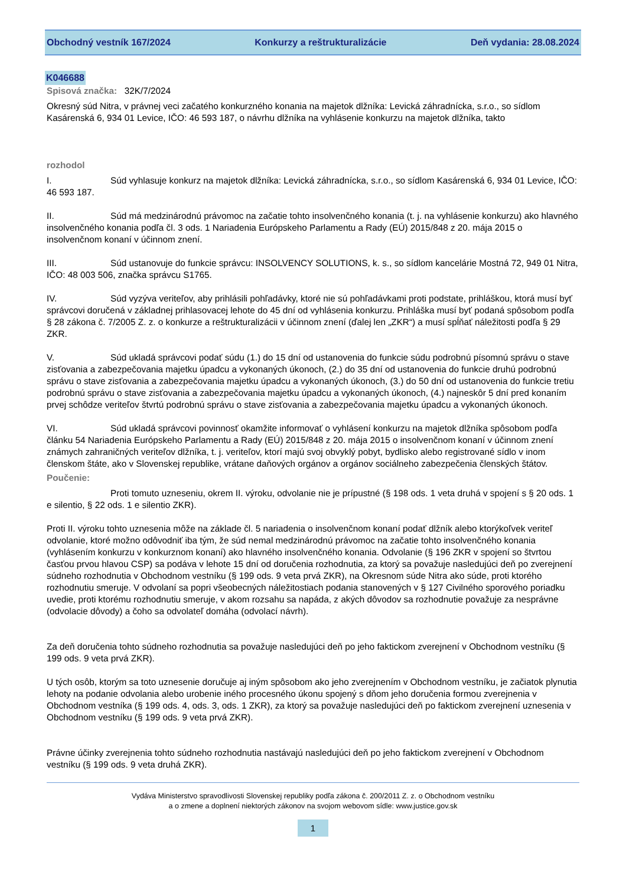Obchodný vestník 167/2024 Konkurzy a reštrukturalizácie Deň vydania: 28.08.2024
K046688
Spisová značka: 32K/7/2024
Okresný súd Nitra, v právnej veci začatého konkurzného konania na majetok dlžníka: Levická záhradnícka, s.r.o., so sídlom Kasárenská 6, 934 01 Levice, IČO: 46 593 187, o návrhu dlžníka na vyhlásenie konkurzu na majetok dlžníka, takto
rozhodol
I. Súd vyhlasuje konkurz na majetok dlžníka: Levická záhradnícka, s.r.o., so sídlom Kasárenská 6, 934 01 Levice, IČO: 46 593 187.
II. Súd má medzinárodnú právomoc na začatie tohto insolvenčného konania (t. j. na vyhlásenie konkurzu) ako hlavného insolvenčného konania podľa čl. 3 ods. 1 Nariadenia Európskeho Parlamentu a Rady (EÚ) 2015/848 z 20. mája 2015 o insolvenčnom konaní v účinnom znení.
III. Súd ustanovuje do funkcie správcu: INSOLVENCY SOLUTIONS, k. s., so sídlom kancelárie Mostná 72, 949 01 Nitra, IČO: 48 003 506, značka správcu S1765.
IV. Súd vyzýva veriteľov, aby prihlásili pohľadávky, ktoré nie sú pohľadávkami proti podstate, prihláškou, ktorá musí byť správcovi doručená v základnej prihlasovacej lehote do 45 dní od vyhlásenia konkurzu. Prihláška musí byť podaná spôsobom podľa § 28 zákona č. 7/2005 Z. z. o konkurze a reštrukturalizácii v účinnom znení (ďalej len „ZKR“) a musí spĺňať náležitosti podľa § 29 ZKR.
V. Súd ukladá správcovi podať súdu (1.) do 15 dní od ustanovenia do funkcie súdu podrobnú písomnú správu o stave zisťovania a zabezpečovania majetku úpadcu a vykonaných úkonoch, (2.) do 35 dní od ustanovenia do funkcie druhú podrobnú správu o stave zisťovania a zabezpečovania majetku úpadcu a vykonaných úkonoch, (3.) do 50 dní od ustanovenia do funkcie tretiu podrobnú správu o stave zisťovania a zabezpečovania majetku úpadcu a vykonaných úkonoch, (4.) najneskôr 5 dní pred konaním prvej schôdze veriteľov štvrtú podrobnú správu o stave zisťovania a zabezpečovania majetku úpadcu a vykonaných úkonoch.
VI. Súd ukladá správcovi povinnosť okamžite informovať o vyhlásení konkurzu na majetok dlžníka spôsobom podľa článku 54 Nariadenia Európskeho Parlamentu a Rady (EÚ) 2015/848 z 20. mája 2015 o insolvenčnom konaní v účinnom znení známych zahraničných veriteľov dlžníka, t. j. veriteľov, ktorí majú svoj obvyklý pobyt, bydlisko alebo registrované sídlo v inom členskom štáte, ako v Slovenskej republike, vrátane daňových orgánov a orgánov sociálneho zabezpečenia členských štátov.
Poučenie:
Proti tomuto uzneseniu, okrem II. výroku, odvolanie nie je prípustné (§ 198 ods. 1 veta druhá v spojení s § 20 ods. 1 e silentio, § 22 ods. 1 e silentio ZKR).
Proti II. výroku tohto uznesenia môže na základe čl. 5 nariadenia o insolvenčnom konaní podať dlžník alebo ktorýkoľvek veriteľ odvolanie, ktoré možno odôvodniť iba tým, že súd nemal medzinárodnú právomoc na začatie tohto insolvenčného konania (vyhlásením konkurzu v konkurznom konaní) ako hlavného insolvenčného konania. Odvolanie (§ 196 ZKR v spojení so štvrtou časťou prvou hlavou CSP) sa podáva v lehote 15 dní od doručenia rozhodnutia, za ktorý sa považuje nasledujúci deň po zverejnení súdneho rozhodnutia v Obchodnom vestníku (§ 199 ods. 9 veta prvá ZKR), na Okresnom súde Nitra ako súde, proti ktorého rozhodnutiu smeruje. V odvolaní sa popri všeobecných náležitostiach podania stanovených v § 127 Civilného sporového poriadku uvedie, proti ktorému rozhodnutiu smeruje, v akom rozsahu sa napáda, z akých dôvodov sa rozhodnutie považuje za nesprávne (odvolacie dôvody) a čoho sa odvolateľ domáha (odvolací návrh).
Za deň doručenia tohto súdneho rozhodnutia sa považuje nasledujúci deň po jeho faktickom zverejnení v Obchodnom vestníku (§ 199 ods. 9 veta prvá ZKR).
U tých osôb, ktorým sa toto uznesenie doručuje aj iným spôsobom ako jeho zverejnením v Obchodnom vestníku, je začiatok plynutia lehoty na podanie odvolania alebo urobenie iného procesného úkonu spojený s dňom jeho doručenia formou zverejnenia v Obchodnom vestníka (§ 199 ods. 4, ods. 3, ods. 1 ZKR), za ktorý sa považuje nasledujúci deň po faktickom zverejnení uznesenia v Obchodnom vestníku (§ 199 ods. 9 veta prvá ZKR).
Právne účinky zverejnenia tohto súdneho rozhodnutia nastávajú nasledujúci deň po jeho faktickom zverejnení v Obchodnom vestníku (§ 199 ods. 9 veta druhá ZKR).
Vydáva Ministerstvo spravodlivosti Slovenskej republiky podľa zákona č. 200/2011 Z. z. o Obchodnom vestníku
a o zmene a doplnení niektorých zákonov na svojom webovom sídle: www.justice.gov.sk
1